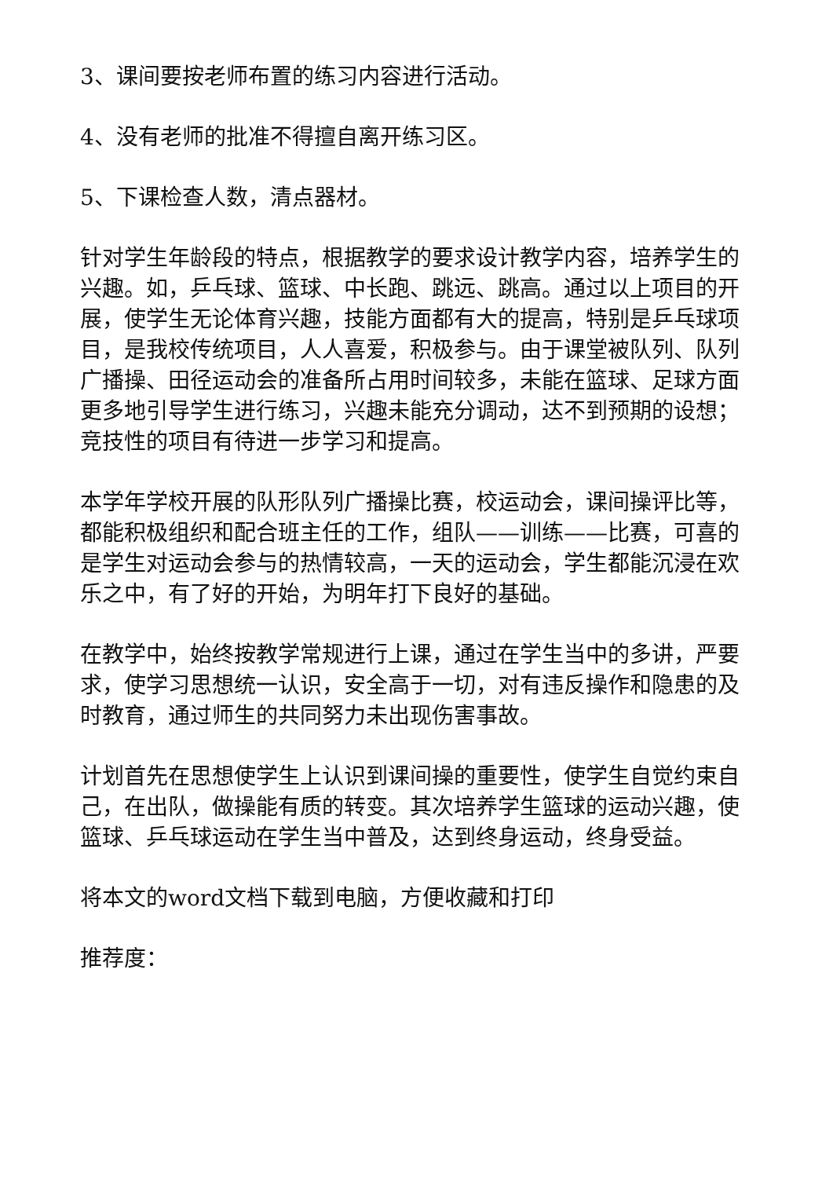3、课间要按老师布置的练习内容进行活动。
4、没有老师的批准不得擅自离开练习区。
5、下课检查人数，清点器材。
针对学生年龄段的特点，根据教学的要求设计教学内容，培养学生的兴趣。如，乒乓球、篮球、中长跑、跳远、跳高。通过以上项目的开展，使学生无论体育兴趣，技能方面都有大的提高，特别是乒乓球项目，是我校传统项目，人人喜爱，积极参与。由于课堂被队列、队列广播操、田径运动会的准备所占用时间较多，未能在篮球、足球方面更多地引导学生进行练习，兴趣未能充分调动，达不到预期的设想；竞技性的项目有待进一步学习和提高。
本学年学校开展的队形队列广播操比赛，校运动会，课间操评比等，都能积极组织和配合班主任的工作，组队——训练——比赛，可喜的是学生对运动会参与的热情较高，一天的运动会，学生都能沉浸在欢乐之中，有了好的开始，为明年打下良好的基础。
在教学中，始终按教学常规进行上课，通过在学生当中的多讲，严要求，使学习思想统一认识，安全高于一切，对有违反操作和隐患的及时教育，通过师生的共同努力未出现伤害事故。
计划首先在思想使学生上认识到课间操的重要性，使学生自觉约束自己，在出队，做操能有质的转变。其次培养学生篮球的运动兴趣，使篮球、乒乓球运动在学生当中普及，达到终身运动，终身受益。
将本文的word文档下载到电脑，方便收藏和打印
推荐度：